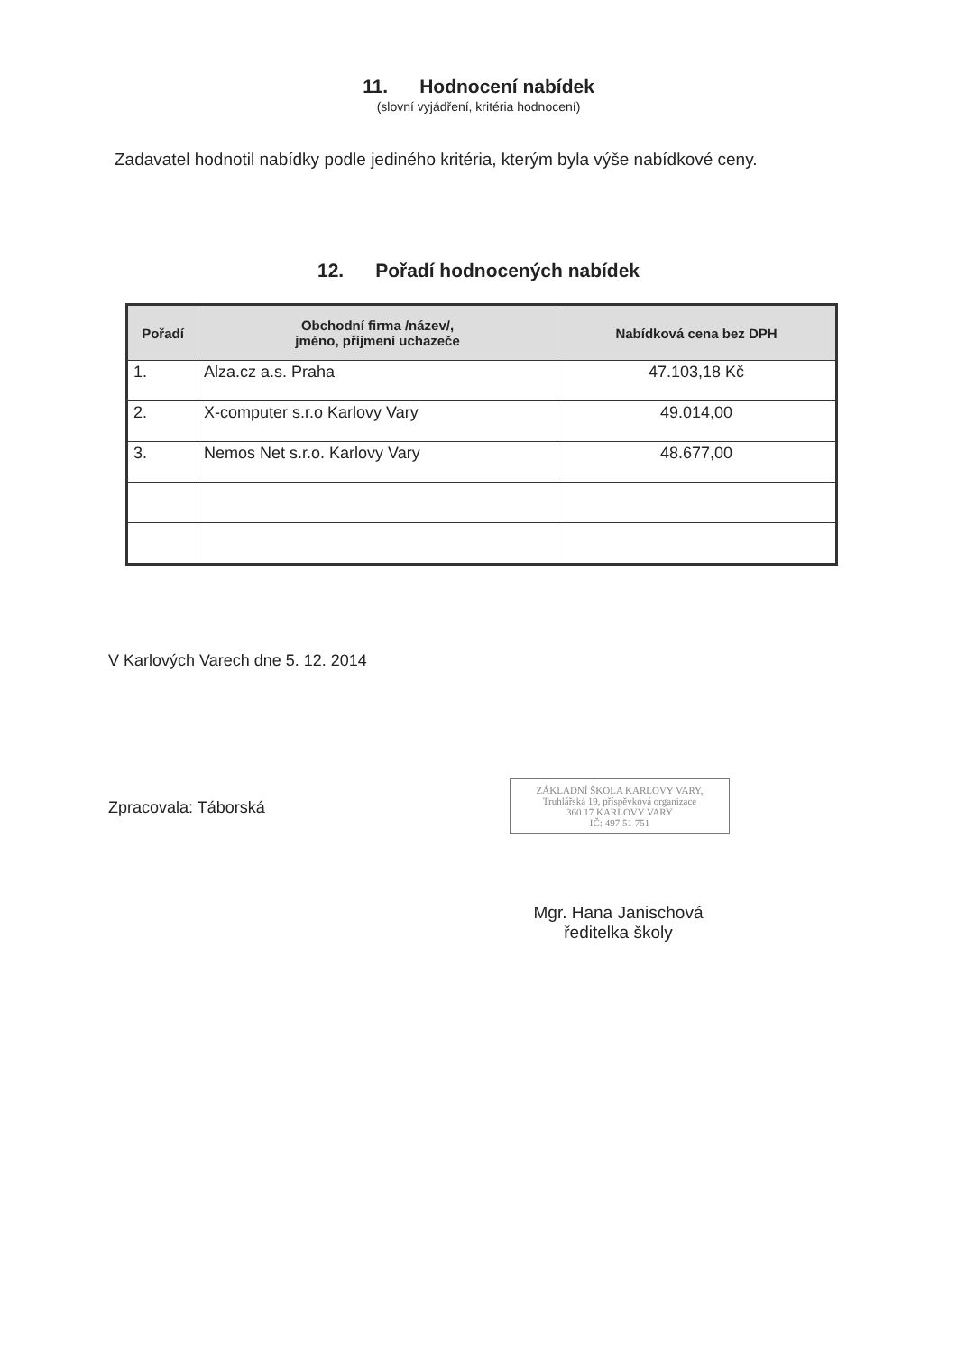11. Hodnocení nabídek
(slovní vyjádření, kritéria hodnocení)
Zadavatel hodnotil nabídky podle jediného kritéria, kterým byla výše nabídkové ceny.
12. Pořadí hodnocených nabídek
| Pořadí | Obchodní firma /název/, jméno, příjmení uchazeče | Nabídková cena bez DPH |
| --- | --- | --- |
| 1. | Alza.cz a.s. Praha | 47.103,18 Kč |
| 2. | X-computer s.r.o Karlovy Vary | 49.014,00 |
| 3. | Nemos Net s.r.o. Karlovy Vary | 48.677,00 |
V Karlových Varech dne 5. 12. 2014
ZÁKLADNÍ ŠKOLA KARLOVY VARY,
Truhlářská 19, příspěvková organizace
360 17 KARLOVY VARY
IČ: 497 51 751
Zpracovala: Táborská
Mgr. Hana Janischová
ředitelka školy